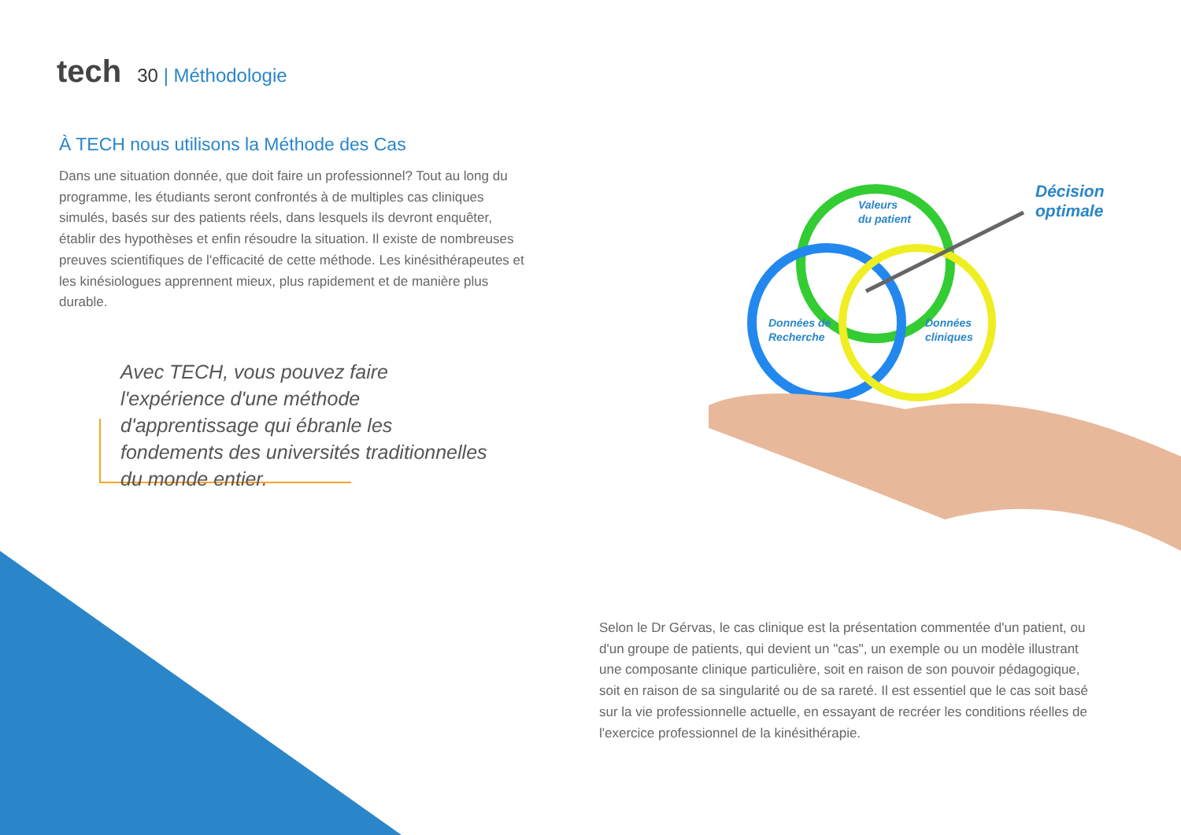tech
30 | Méthodologie
À TECH nous utilisons la Méthode des Cas
Dans une situation donnée, que doit faire un professionnel? Tout au long du programme, les étudiants seront confrontés à de multiples cas cliniques simulés, basés sur des patients réels, dans lesquels ils devront enquêter, établir des hypothèses et enfin résoudre la situation. Il existe de nombreuses preuves scientifiques de l'efficacité de cette méthode. Les kinésithérapeutes et les kinésiologues apprennent mieux, plus rapidement et de manière plus durable.
Avec TECH, vous pouvez faire l'expérience d'une méthode d'apprentissage qui ébranle les fondements des universités traditionnelles du monde entier.
Valeurs
du patient
Données de
Recherche
Données
cliniques
Décision
optimale
Selon le Dr Gérvas, le cas clinique est la présentation commentée d'un patient, ou d'un groupe de patients, qui devient un "cas", un exemple ou un modèle illustrant une composante clinique particulière, soit en raison de son pouvoir pédagogique, soit en raison de sa singularité ou de sa rareté. Il est essentiel que le cas soit basé sur la vie professionnelle actuelle, en essayant de recréer les conditions réelles de l'exercice professionnel de la kinésithérapie.